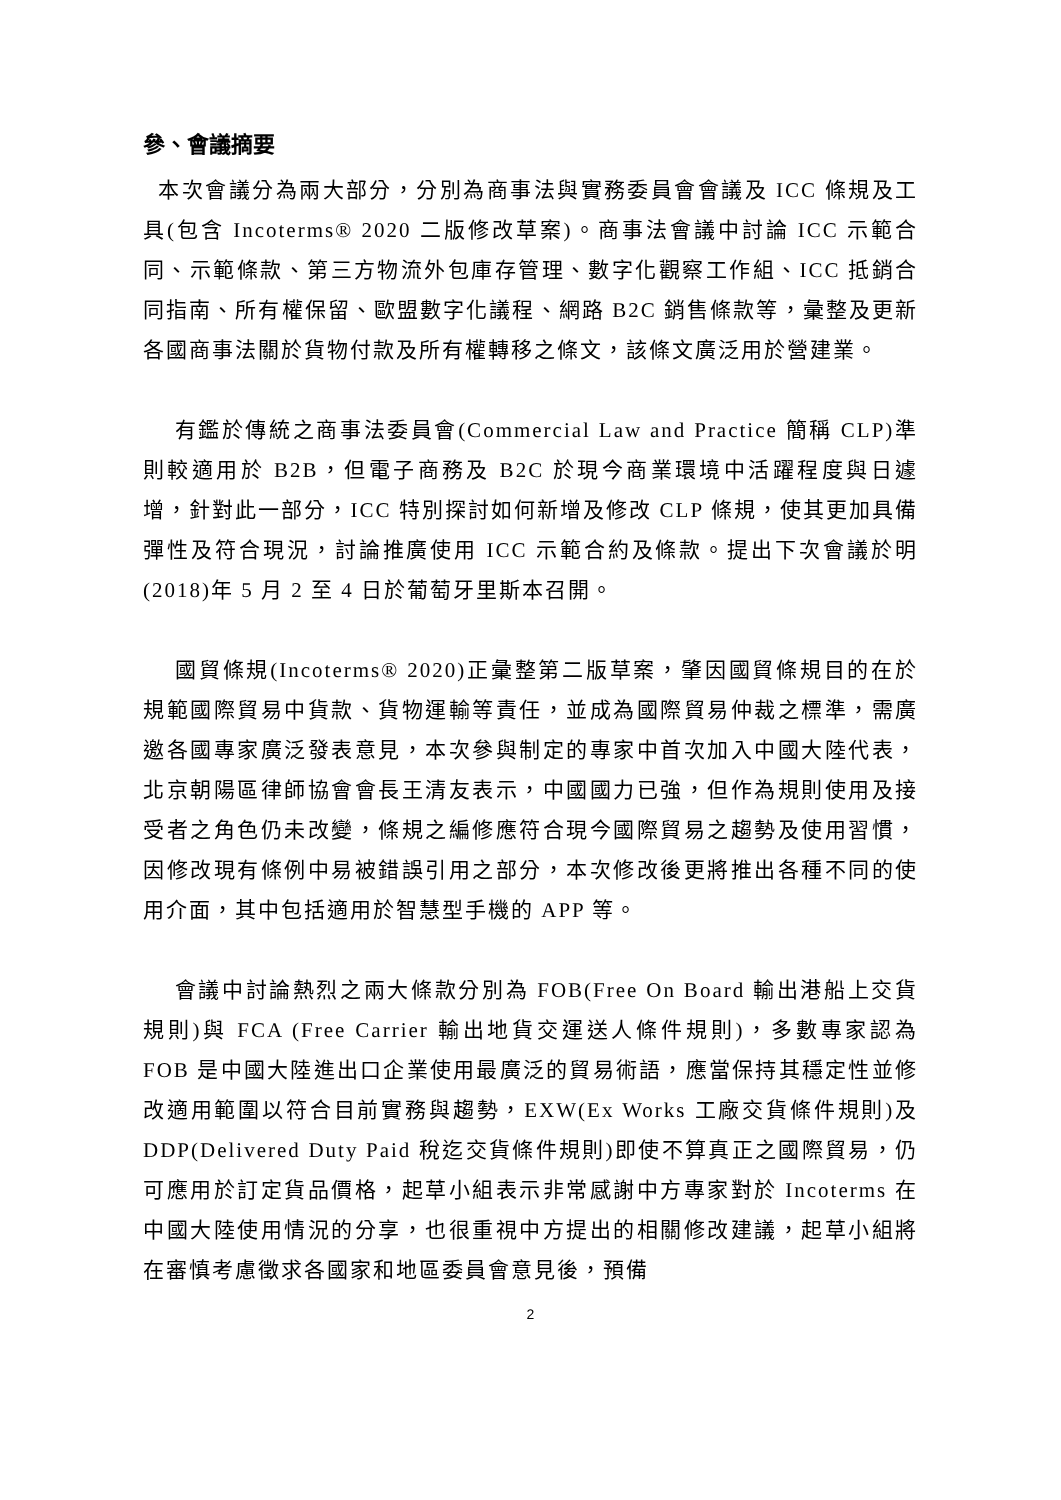參、會議摘要
本次會議分為兩大部分，分別為商事法與實務委員會會議及 ICC 條規及工具(包含 Incoterms® 2020 二版修改草案)。商事法會議中討論 ICC 示範合同、示範條款、第三方物流外包庫存管理、數字化觀察工作組、ICC 抵銷合同指南、所有權保留、歐盟數字化議程、網路 B2C 銷售條款等，彙整及更新各國商事法關於貨物付款及所有權轉移之條文，該條文廣泛用於營建業。
有鑑於傳統之商事法委員會(Commercial Law and Practice 簡稱 CLP)準則較適用於 B2B，但電子商務及 B2C 於現今商業環境中活躍程度與日遽增，針對此一部分，ICC 特別探討如何新增及修改 CLP 條規，使其更加具備彈性及符合現況，討論推廣使用 ICC 示範合約及條款。提出下次會議於明(2018)年 5 月 2 至 4 日於葡萄牙里斯本召開。
國貿條規(Incoterms® 2020)正彙整第二版草案，肇因國貿條規目的在於規範國際貿易中貨款、貨物運輸等責任，並成為國際貿易仲裁之標準，需廣邀各國專家廣泛發表意見，本次參與制定的專家中首次加入中國大陸代表，北京朝陽區律師協會會長王清友表示，中國國力已強，但作為規則使用及接受者之角色仍未改變，條規之編修應符合現今國際貿易之趨勢及使用習慣，因修改現有條例中易被錯誤引用之部分，本次修改後更將推出各種不同的使用介面，其中包括適用於智慧型手機的 APP 等。
會議中討論熱烈之兩大條款分別為 FOB(Free On Board 輸出港船上交貨規則)與 FCA (Free Carrier 輸出地貨交運送人條件規則)，多數專家認為 FOB 是中國大陸進出口企業使用最廣泛的貿易術語，應當保持其穩定性並修改適用範圍以符合目前實務與趨勢，EXW(Ex Works 工廠交貨條件規則)及 DDP(Delivered Duty Paid 稅迄交貨條件規則)即使不算真正之國際貿易，仍可應用於訂定貨品價格，起草小組表示非常感謝中方專家對於 Incoterms 在中國大陸使用情況的分享，也很重視中方提出的相關修改建議，起草小組將在審慎考慮徵求各國家和地區委員會意見後，預備
2